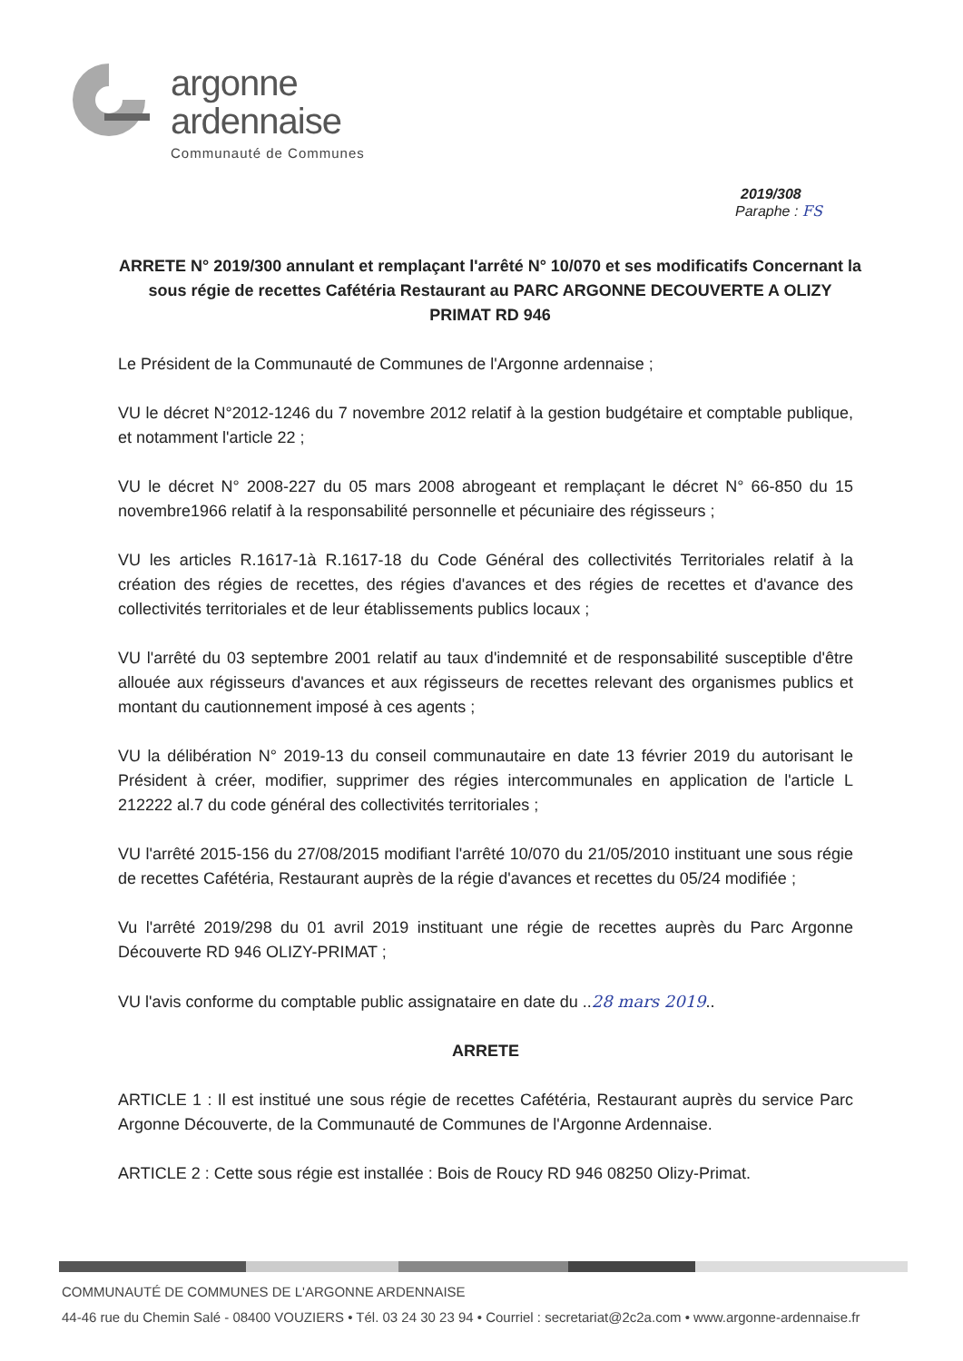argonne
ardennaise
Communauté de Communes
2019/308
Paraphe : FS
ARRETE N° 2019/300 annulant et remplaçant l'arrêté N° 10/070 et ses modificatifs Concernant la sous régie de recettes Cafétéria Restaurant au PARC ARGONNE DECOUVERTE A OLIZY PRIMAT RD 946
Le Président de la Communauté de Communes de l'Argonne ardennaise ;
VU le décret N°2012-1246 du 7 novembre 2012 relatif à la gestion budgétaire et comptable publique, et notamment l'article 22 ;
VU le décret N° 2008-227 du 05 mars 2008 abrogeant et remplaçant le décret N° 66-850 du 15 novembre1966 relatif à la responsabilité personnelle et pécuniaire des régisseurs ;
VU les articles R.1617-1à R.1617-18 du Code Général des collectivités Territoriales relatif à la création des régies de recettes, des régies d'avances et des régies de recettes et d'avance des collectivités territoriales et de leur établissements publics locaux ;
VU l'arrêté du 03 septembre 2001 relatif au taux d'indemnité et de responsabilité susceptible d'être allouée aux régisseurs d'avances et aux régisseurs de recettes relevant des organismes publics et montant du cautionnement imposé à ces agents ;
VU la délibération N° 2019-13 du conseil communautaire en date 13 février 2019 du autorisant le Président à créer, modifier, supprimer des régies intercommunales en application de l'article L 212222 al.7 du code général des collectivités territoriales ;
VU l'arrêté 2015-156 du 27/08/2015 modifiant l'arrêté 10/070 du 21/05/2010 instituant une sous régie de recettes Cafétéria, Restaurant auprès de la régie d'avances et recettes du 05/24 modifiée ;
Vu l'arrêté 2019/298 du 01 avril 2019 instituant une régie de recettes auprès du Parc Argonne Découverte RD 946 OLIZY-PRIMAT ;
VU l'avis conforme du comptable public assignataire en date du ..28 mars 2019..
ARRETE
ARTICLE 1 : Il est institué une sous régie de recettes Cafétéria, Restaurant auprès du service Parc Argonne Découverte, de la Communauté de Communes de l'Argonne Ardennaise.
ARTICLE 2 : Cette sous régie est installée : Bois de Roucy RD 946 08250 Olizy-Primat.
COMMUNAUTÉ DE COMMUNES DE L'ARGONNE ARDENNAISE
44-46 rue du Chemin Salé - 08400 VOUZIERS • Tél. 03 24 30 23 94 • Courriel : secretariat@2c2a.com • www.argonne-ardennaise.fr